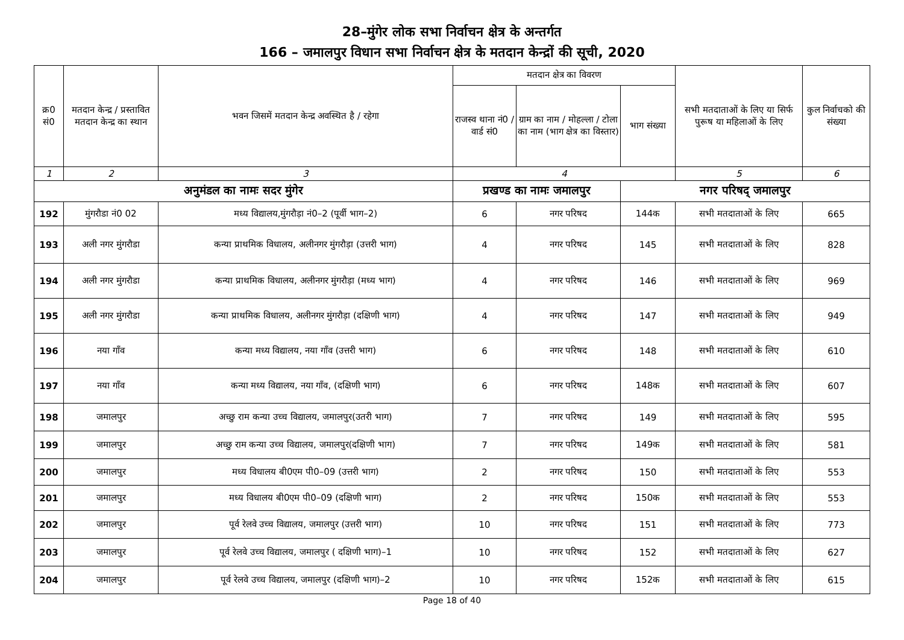28–मुंगेर लोक सभा निर्वाचन क्षेत्र के अन्तर्गत
166 – जमालपुर विधान सभा निर्वाचन क्षेत्र के मतदान केन्द्रों की सूची, 2020
| क्र0 सं0 | मतदान केन्द्र / प्रस्तावित मतदान केन्द्र का स्थान | भवन जिसमें मतदान केन्द्र अवस्थित है / रहेगा | मतदान क्षेत्र का विवरण | | | सभी मतदाताओं के लिए या सिर्फ पुरूष या महिलाओं के लिए | कुल निर्वाचको की संख्या |
| --- | --- | --- | --- | --- | --- | --- | --- |
| | | | राजस्व थाना नं0 / वार्ड सं0 | ग्राम का नाम / मोहल्ला / टोला का नाम (भाग क्षेत्र का विस्तार) | भाग संख्या | | |
| 1 | 2 | 3 | 4 | | | 5 | 6 |
| अनुमंडल का नामः सदर मुंगेर | | | प्रखण्ड का नामः जमालपुर | | नगर परिषद् जमालपुर | | |
| 192 | मुंगरौडा नं0 02 | मध्य विद्यालय,मुंगरौड़ा नं0–2 (पूर्वी भाग–2) | 6 | नगर परिषद | 144क | सभी मतदाताओं के लिए | 665 |
| 193 | अली नगर मुंगरौडा | कन्या प्राथमिक विधालय, अलीनगर मुंगरौड़ा (उत्तरी भाग) | 4 | नगर परिषद | 145 | सभी मतदाताओं के लिए | 828 |
| 194 | अली नगर मुंगरौडा | कन्या प्राथमिक विधालय, अलीनगर मुंगरौड़ा (मध्य भाग) | 4 | नगर परिषद | 146 | सभी मतदाताओं के लिए | 969 |
| 195 | अली नगर मुंगरौडा | कन्या प्राथमिक विधालय, अलीनगर मुंगरौड़ा (दक्षिणी भाग) | 4 | नगर परिषद | 147 | सभी मतदाताओं के लिए | 949 |
| 196 | नया गाँव | कन्या मध्य विद्यालय, नया गाँव (उत्तरी भाग) | 6 | नगर परिषद | 148 | सभी मतदाताओं के लिए | 610 |
| 197 | नया गाँव | कन्या मध्य विद्यालय, नया गाँव, (दक्षिणी भाग) | 6 | नगर परिषद | 148क | सभी मतदाताओं के लिए | 607 |
| 198 | जमालपुर | अच्छु राम कन्या उच्च विद्यालय, जमालपुर(उतरी भाग) | 7 | नगर परिषद | 149 | सभी मतदाताओं के लिए | 595 |
| 199 | जमालपुर | अच्छु राम कन्या उच्च विद्यालय, जमालपुर(दक्षिणी भाग) | 7 | नगर परिषद | 149क | सभी मतदाताओं के लिए | 581 |
| 200 | जमालपुर | मध्य विधालय बी0एम पी0–09 (उत्तरी भाग) | 2 | नगर परिषद | 150 | सभी मतदाताओं के लिए | 553 |
| 201 | जमालपुर | मध्य विधालय बी0एम पी0–09 (दक्षिणी भाग) | 2 | नगर परिषद | 150क | सभी मतदाताओं के लिए | 553 |
| 202 | जमालपुर | पूर्व रेलवे उच्च विद्यालय, जमालपुर (उत्तरी भाग) | 10 | नगर परिषद | 151 | सभी मतदाताओं के लिए | 773 |
| 203 | जमालपुर | पूर्व रेलवे उच्च विद्यालय, जमालपुर ( दक्षिणी भाग)–1 | 10 | नगर परिषद | 152 | सभी मतदाताओं के लिए | 627 |
| 204 | जमालपुर | पूर्व रेलवे उच्च विद्यालय, जमालपुर (दक्षिणी भाग)–2 | 10 | नगर परिषद | 152क | सभी मतदाताओं के लिए | 615 |
Page 18 of 40